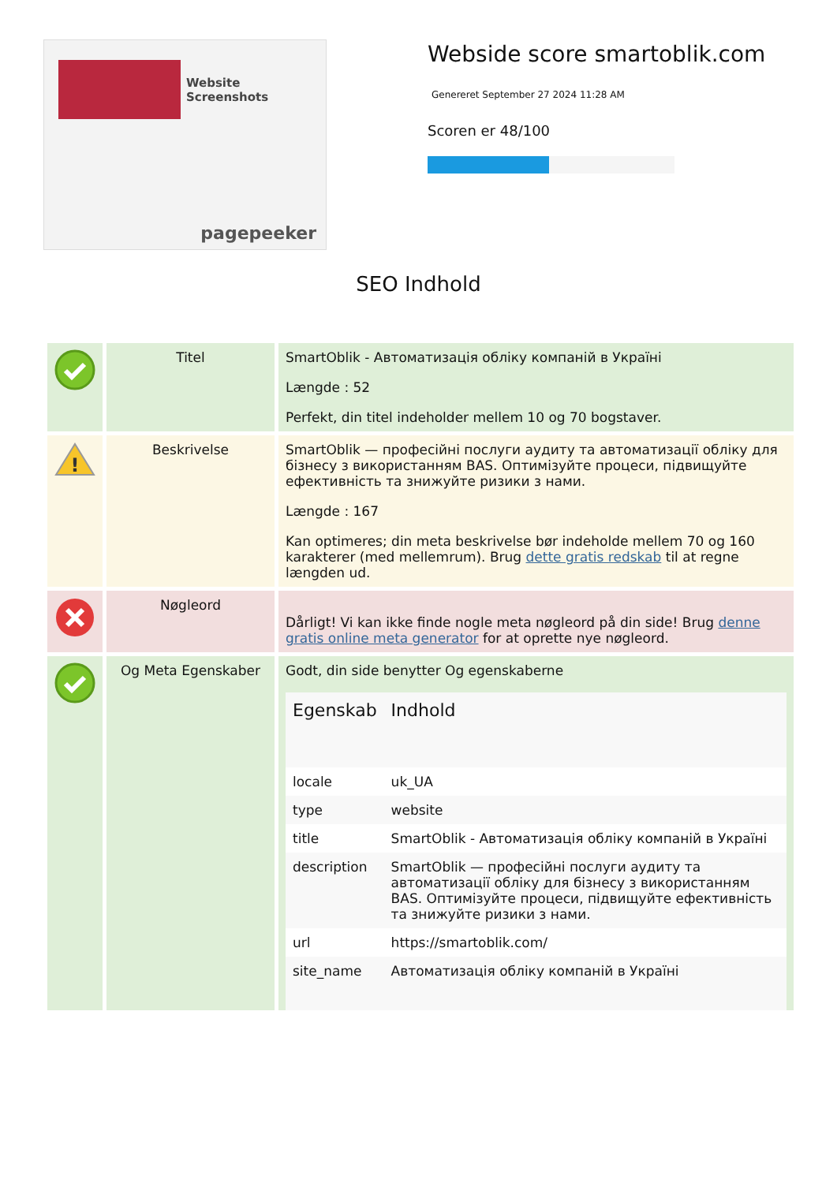Website Screenshots
pagepeeker
Webside score smartoblik.com
Genereret September 27 2024 11:28 AM
Scoren er 48/100
SEO Indhold
| | Titel | SmartOblik - Автоматизація обліку компаній в Україні Længde : 52 Perfekt, din titel indeholder mellem 10 og 70 bogstaver. |
| ! | Beskrivelse | SmartOblik — професійні послуги аудиту та автоматизації обліку для бізнесу з використанням BAS. Оптимізуйте процеси, підвищуйте ефективність та знижуйте ризики з нами. Længde : 167 Kan optimeres; din meta beskrivelse bør indeholde mellem 70 og 160 karakterer (med mellemrum). Brug dette gratis redskab til at regne længden ud. |
| | Nøgleord | Dårligt! Vi kan ikke finde nogle meta nøgleord på din side! Brug denne gratis online meta generator for at oprette nye nøgleord. |
| | Og Meta Egenskaber | Godt, din side benytter Og egenskaberne / Egenskab / Indhold / / --- / --- / / locale / uk_UA / / type / website / / title / SmartOblik - Автоматизація обліку компаній в Україні / / description / SmartOblik — професійні послуги аудиту та автоматизації обліку для бізнесу з використанням BAS. Оптимізуйте процеси, підвищуйте ефективність та знижуйте ризики з нами. / / url / https://smartoblik.com/ / / site_name / Автоматизація обліку компаній в Україні / |